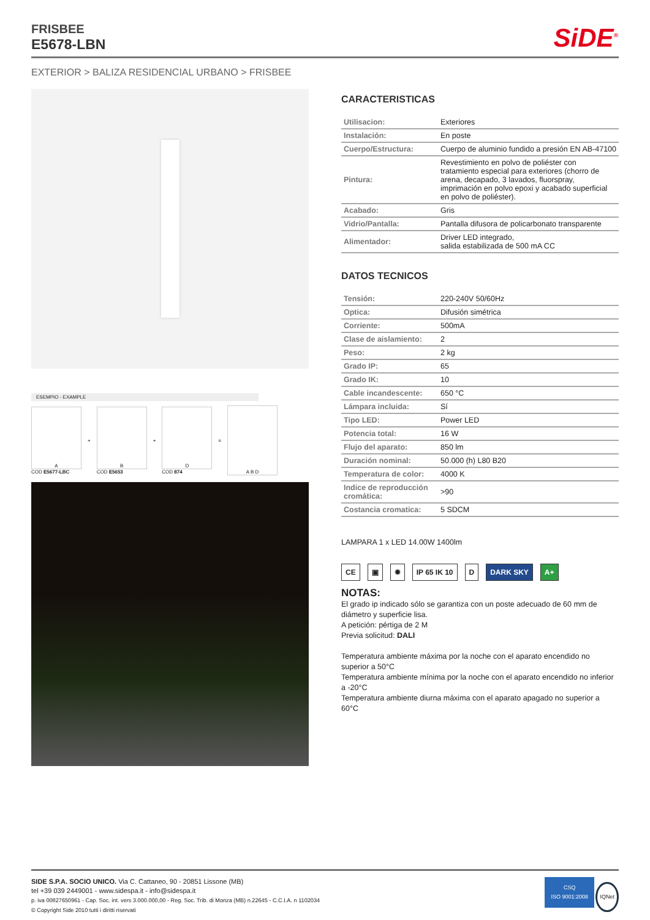FRISBEE
E5678-LBN
SiDE<sup>®</sup>
EXTERIOR > BALIZA RESIDENCIAL URBANO > FRISBEE
ESEMPIO - EXAMPLE
A
COD E5677-LBC
+
B
COD E5653
+
D
COD 874
=
A B D
CARACTERISTICAS
| Utilisacion: | Exteriores |
| Instalación: | En poste |
| Cuerpo/Estructura: | Cuerpo de aluminio fundido a presión EN AB-47100 |
| Pintura: | Revestimiento en polvo de poliéster con tratamiento especial para exteriores (chorro de arena, decapado, 3 lavados, fluorspray, imprimación en polvo epoxi y acabado superficial en polvo de poliéster). |
| Acabado: | Gris |
| Vidrio/Pantalla: | Pantalla difusora de policarbonato transparente |
| Alimentador: | Driver LED integrado, salida estabilizada de 500 mA CC |
DATOS TECNICOS
| Tensión: | 220-240V 50/60Hz |
| Optica: | Difusión simétrica |
| Corriente: | 500mA |
| Clase de aislamiento: | 2 |
| Peso: | 2 kg |
| Grado IP: | 65 |
| Grado IK: | 10 |
| Cable incandescente: | 650 °C |
| Lámpara incluida: | Sí |
| Tipo LED: | Power LED |
| Potencia total: | 16 W |
| Flujo del aparato: | 850 lm |
| Duración nominal: | 50.000 (h) L80 B20 |
| Temperatura de color: | 4000 K |
| Indice de reproducción cromática: | >90 |
| Costancia cromatica: | 5 SDCM |
LAMPARA 1 x LED 14.00W 1400lm
CE ▣ ✹ IP 65 IK 10 D DARK SKY A+
NOTAS:
El grado ip indicado sólo se garantiza con un poste adecuado de 60 mm de diámetro y superficie lisa.
A petición: pértiga de 2 M
Previa solicitud: DALI
Temperatura ambiente máxima por la noche con el aparato encendido no superior a 50°C
Temperatura ambiente mínima por la noche con el aparato encendido no inferior a -20°C
Temperatura ambiente diurna máxima con el aparato apagado no superior a 60°C
SIDE S.P.A. SOCIO UNICO. Via C. Cattaneo, 90 - 20851 Lissone (MB)
tel +39 039 2449001 - www.sidespa.it - info@sidespa.it
p. iva 00827650961 - Cap. Soc. int. vers 3.000.000,00 - Reg. Soc. Trib. di Monza (MB) n.22645 - C.C.I.A. n 1102034
© Copyright Side 2010 tutti i diritti riservati
CSQ
ISO 9001:2008 IQNet